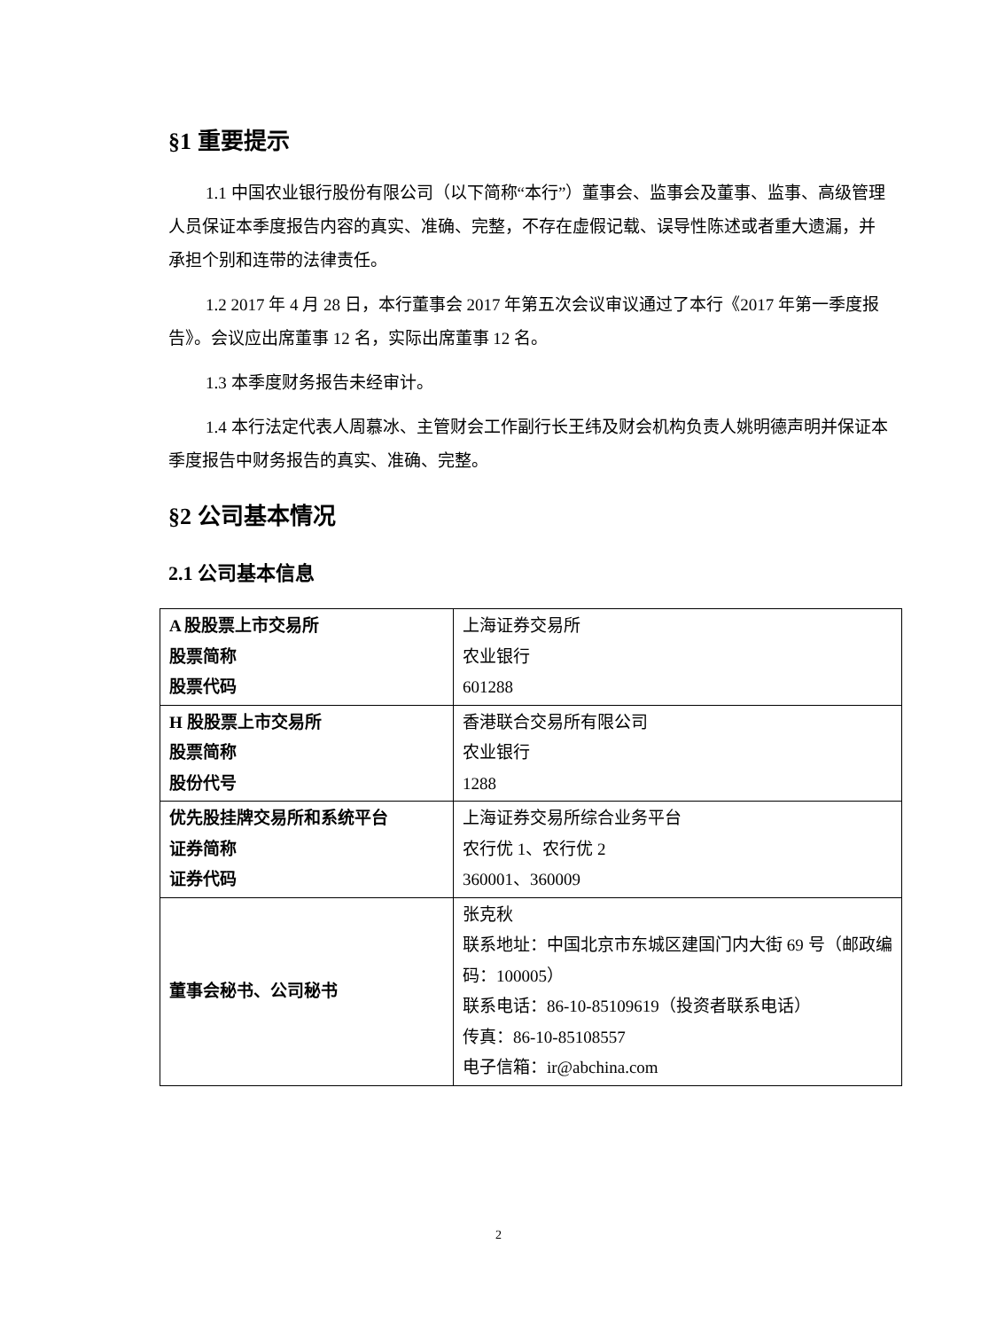§1 重要提示
1.1 中国农业银行股份有限公司（以下简称“本行”）董事会、监事会及董事、监事、高级管理人员保证本季度报告内容的真实、准确、完整，不存在虚假记载、误导性陈述或者重大遗漏，并承担个别和连带的法律责任。
1.2 2017 年 4 月 28 日，本行董事会 2017 年第五次会议审议通过了本行《2017 年第一季度报告》。会议应出席董事 12 名，实际出席董事 12 名。
1.3 本季度财务报告未经审计。
1.4 本行法定代表人周慕冰、主管财会工作副行长王纬及财会机构负责人姚明德声明并保证本季度报告中财务报告的真实、准确、完整。
§2 公司基本情况
2.1 公司基本信息
| A 股股票上市交易所 股票简称 股票代码 | 上海证券交易所 农业银行 601288 |
| H 股股票上市交易所 股票简称 股份代号 | 香港联合交易所有限公司 农业银行 1288 |
| 优先股挂牌交易所和系统平台 证券简称 证券代码 | 上海证券交易所综合业务平台 农行优 1、农行优 2 360001、360009 |
| 董事会秘书、公司秘书 | 张克秋 联系地址：中国北京市东城区建国门内大街 69 号（邮政编码：100005） 联系电话：86-10-85109619（投资者联系电话） 传真：86-10-85108557 电子信箱：ir@abchina.com |
2